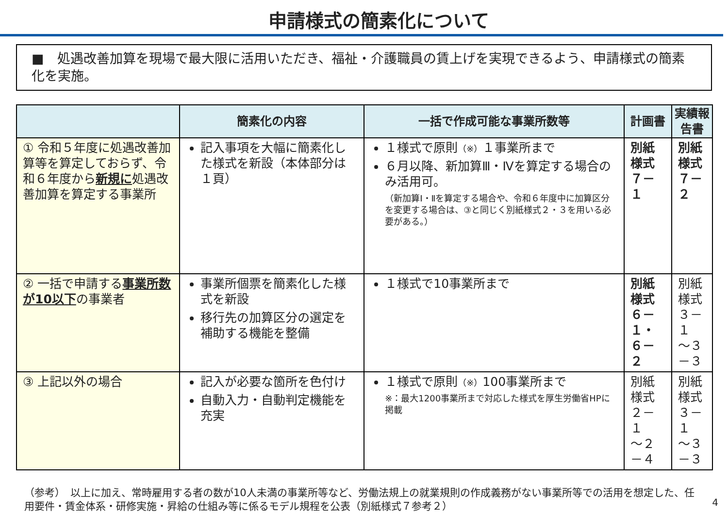申請様式の簡素化について
■　処遇改善加算を現場で最大限に活用いただき、福祉・介護職員の賃上げを実現できるよう、申請様式の簡素化を実施。
| | 簡素化の内容 | 一括で作成可能な事業所数等 | 計画書 | 実績報告書 |
| --- | --- | --- | --- | --- |
| ① 令和５年度に処遇改善加算等を算定しておらず、令和６年度から 新規に 処遇改善加算を算定する事業所 | 記入事項を大幅に簡素化した様式を新設（本体部分は１頁） | １様式で原則 （※） １事業所まで ６月以降、新加算Ⅲ・Ⅳを算定する場合のみ活用可。 （新加算Ⅰ・Ⅱを算定する場合や、令和６年度中に加算区分を変更する場合は、③と同じく別紙様式２・３を用いる必要がある。） | 別紙様式 ７－１ | 別紙様式 ７－２ |
| ② 一括で申請する 事業所数が10以下 の事業者 | 事業所個票を簡素化した様式を新設 移行先の加算区分の選定を補助する機能を整備 | １様式で10事業所まで | 別紙様式 ６－１・ ６－２ | 別紙様式 ３－１ ～３－３ |
| ③ 上記以外の場合 | 記入が必要な箇所を色付け 自動入力・自動判定機能を充実 | １様式で原則 （※） 100事業所まで ※：最大1200事業所まで対応した様式を厚生労働省HPに掲載 | 別紙様式 ２－１ ～２－４ | 別紙様式 ３－１ ～３－３ |
（参考）　以上に加え、常時雇用する者の数が10人未満の事業所等など、労働法規上の就業規則の作成義務がない事業所等での活用を想定した、任用要件・賃金体系・研修実施・昇給の仕組み等に係るモデル規程を公表（別紙様式７参考２）
4